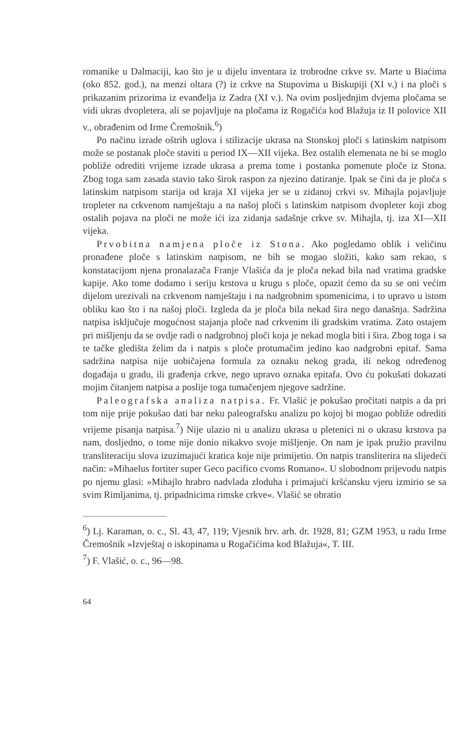romanike u Dalmaciji, kao što je u dijelu inventara iz trobrodne crkve sv. Marte u Biaćima (oko 852. god.), na menzi oltara (?) iz crkve na Stupovima u Biskupiji (XI v.) i na ploči s prikazanim prizorima iz evanđelja iz Zadra (XI v.). Na ovim posljednjim dvjema pločama se vidi ukras dvopletera, ali se pojavljuje na pločama iz Rogačića kod Blažuja iz II polovice XII v., obrađenim od Irme Čremošnik.<sup>6</sup>)
Po načinu izrade oštrih uglova i stilizacije ukrasa na Stonskoj ploči s latinskim natpisom može se postanak ploče staviti u period IX—XII vijeka. Bez ostalih elemenata ne bi se moglo pobliže odrediti vrijeme izrade ukrasa a prema tome i postanka pomenute ploče iz Stona. Zbog toga sam zasada stavio tako širok raspon za njezino datiranje. Ipak se čini da je ploča s latinskim natpisom starija od kraja XI vijeka jer se u zidanoj crkvi sv. Mihajla pojavljuje tropleter na crkvenom namještaju a na našoj ploči s latinskim natpisom dvopleter koji zbog ostalih pojava na ploči ne može ići iza zidanja sadašnje crkve sv. Mihajla, tj. iza XI—XII vijeka.
Prvobitna namjena ploče iz Stona. Ako pogledamo oblik i veličinu pronađene ploče s latinskim natpisom, ne bih se mogao složiti, kako sam rekao, s konstatacijom njena pronalazača Franje Vlašića da je ploča nekad bila nad vratima gradske kapije. Ako tome dodamo i seriju krstova u krugu s ploče, opazit ćemo da su se oni većim dijelom urezivali na crkvenom namještaju i na nadgrobnim spomenicima, i to upravo u istom obliku kao što i na našoj ploči. Izgleda da je ploča bila nekad šira nego današnja. Sadržina natpisa isključuje mogućnost stajanja ploče nad crkvenim ili gradskim vratima. Zato ostajem pri mišljenju da se ovdje radi o nadgrobnoj ploči koja je nekad mogla biti i šira. Zbog toga i sa te tačke gledišta želim da i natpis s ploče protumačim jedino kao nadgrobni epitaf. Sama sadržina natpisa nije uobičajena formula za oznaku nekog grada, ili nekog određenog događaja u gradu, ili građenja crkve, nego upravo oznaka epitafa. Ovo ću pokušati dokazati mojim čitanjem natpisa a poslije toga tumačenjem njegove sadržine.
Paleografska analiza natpisa. Fr. Vlašić je pokušao pročitati natpis a da pri tom nije prije pokušao dati bar neku paleografsku analizu po kojoj bi mogao pobliže odrediti vrijeme pisanja natpisa.<sup>7</sup>) Nije ulazio ni u analizu ukrasa u pletenici ni o ukrasu krstova pa nam, dosljedno, o tome nije donio nikakvo svoje mišljenje. On nam je ipak pružio pravilnu transliteraciju slova izuzimajući kratica koje nije primijetio. On natpis transliterira na slijedeći način: »Mihaelus fortiter super Geco pacifico cvoms Romano«. U slobodnom prijevodu natpis po njemu glasi: »Mihajlo hrabro nadvlada zloduha i primajući kršćansku vjeru izmirio se sa svim Rimljanima, tj. pripadnicima rimske crkve«. Vlašić se obratio
<sup>6</sup>) Lj. Karaman, o. c., Sl. 43, 47, 119; Vjesnik hrv. arh. dr. 1928, 81; GZM 1953, u radu Irme Čremošnik »Izvještaj o iskopinama u Rogačićima kod Blažuja«, T. III.
<sup>7</sup>) F. Vlašić, o. c., 96—98.
64